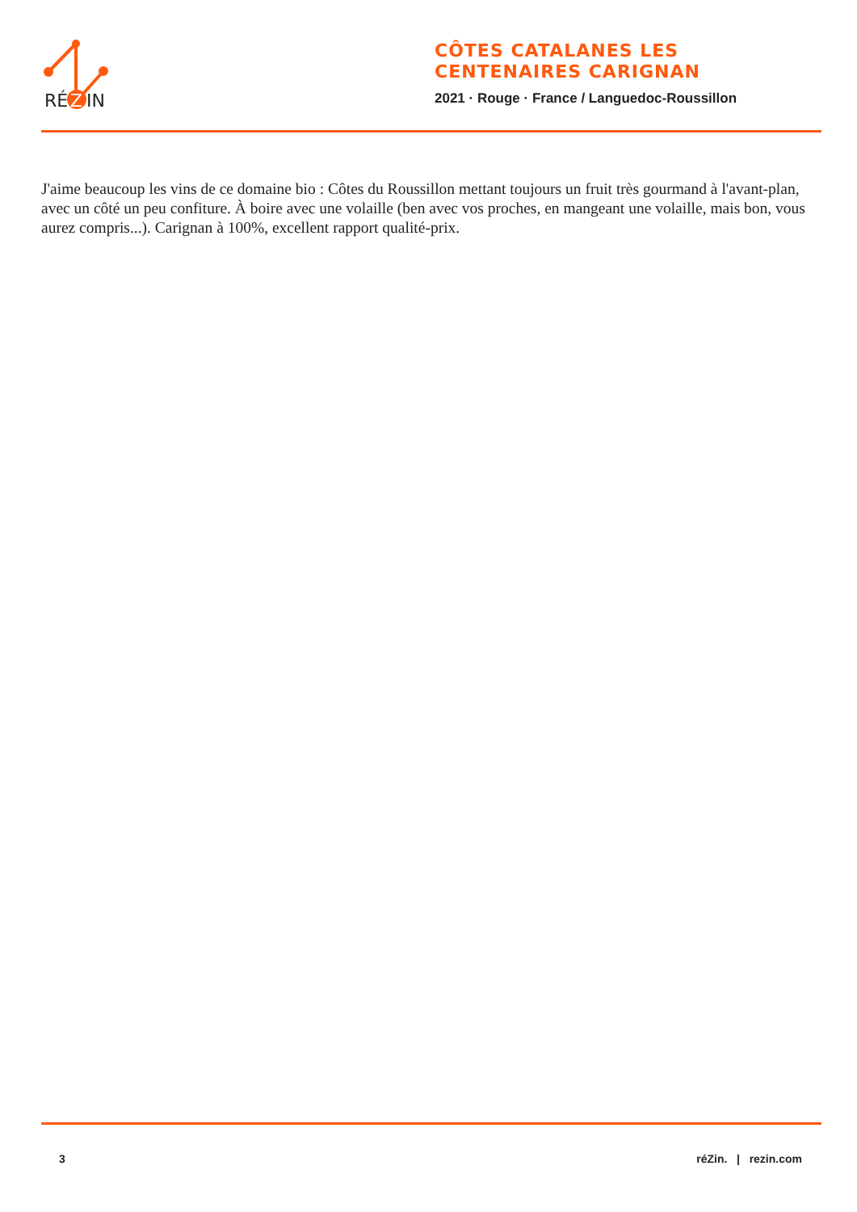RÉ
Z
IN
CÔTES CATALANES LES CENTENAIRES CARIGNAN
2021 · Rouge · France / Languedoc-Roussillon
J'aime beaucoup les vins de ce domaine bio : Côtes du Roussillon mettant toujours un fruit très gourmand à l'avant-plan, avec un côté un peu confiture. À boire avec une volaille (ben avec vos proches, en mangeant une volaille, mais bon, vous aurez compris...). Carignan à 100%, excellent rapport qualité-prix.
3 réZin. | rezin.com